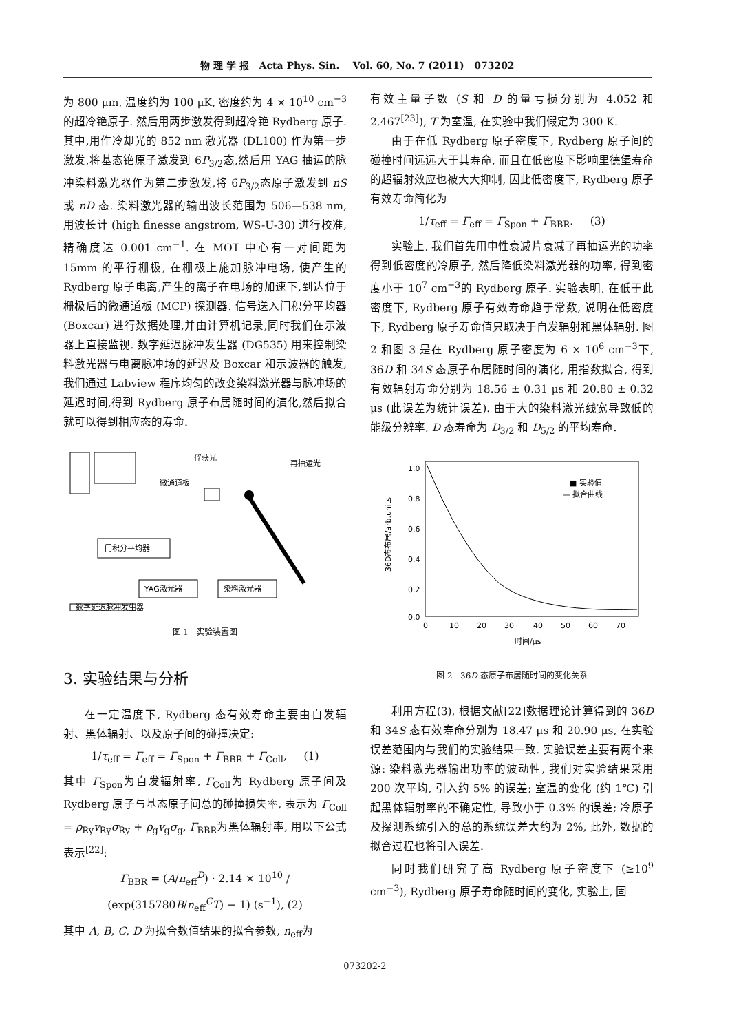物 理 学 报 Acta Phys. Sin. Vol. 60, No. 7 (2011) 073202
为 800 μm, 温度约为 100 μK, 密度约为 4 × 10<sup>10</sup> cm<sup>−3</sup>的超冷铯原子. 然后用两步激发得到超冷铯 Rydberg 原子. 其中,用作冷却光的 852 nm 激光器 (DL100) 作为第一步激发,将基态铯原子激发到 6P<sub>3/2</sub>态,然后用 YAG 抽运的脉冲染料激光器作为第二步激发,将 6P<sub>3/2</sub>态原子激发到 nS 或 nD 态. 染料激光器的输出波长范围为 506—538 nm, 用波长计 (high finesse angstrom, WS-U-30) 进行校准,精确度达 0.001 cm<sup>−1</sup>. 在 MOT 中心有一对间距为 15mm 的平行栅极, 在栅极上施加脉冲电场, 使产生的 Rydberg 原子电离,产生的离子在电场的加速下,到达位于栅极后的微通道板 (MCP) 探测器. 信号送入门积分平均器 (Boxcar) 进行数据处理,并由计算机记录,同时我们在示波器上直接监视. 数字延迟脉冲发生器 (DG535) 用来控制染料激光器与电离脉冲场的延迟及 Boxcar 和示波器的触发, 我们通过 Labview 程序均匀的改变染料激光器与脉冲场的延迟时间,得到 Rydberg 原子布居随时间的演化,然后拟合就可以得到相应态的寿命.
俘获光
再抽运光
微通道板
门积分平均器
YAG激光器
染料激光器
数字延迟脉冲发生器
图 1 实验装置图
3. 实验结果与分析
在一定温度下, Rydberg 态有效寿命主要由自发辐射、黑体辐射、以及原子间的碰撞决定:
1/τ<sub>eff</sub> = Γ<sub>eff</sub> = Γ<sub>Spon</sub> + Γ<sub>BBR</sub> + Γ<sub>Coll</sub>, (1)
其中 Γ<sub>Spon</sub>为自发辐射率, Γ<sub>Coll</sub>为 Rydberg 原子间及 Rydberg 原子与基态原子间总的碰撞损失率, 表示为 Γ<sub>Coll</sub> = ρ<sub>Ry</sub>v<sub>Ry</sub>σ<sub>Ry</sub> + ρ<sub>g</sub>v<sub>g</sub>σ<sub>g</sub>, Γ<sub>BBR</sub>为黑体辐射率, 用以下公式表示<sup>[22]</sup>:
Γ<sub>BBR</sub> = (A/n<sub>eff</sub><sup>D</sup>) · 2.14 × 10<sup>10</sup> / (exp(315780B/n<sub>eff</sub><sup>C</sup>T) − 1) (s<sup>−1</sup>), (2)
其中 A, B, C, D 为拟合数值结果的拟合参数, n<sub>eff</sub>为
有效主量子数 (S 和 D 的量亏损分别为 4.052 和 2.467<sup>[23]</sup>), T 为室温, 在实验中我们假定为 300 K.
由于在低 Rydberg 原子密度下, Rydberg 原子间的碰撞时间远远大于其寿命, 而且在低密度下影响里德堡寿命的超辐射效应也被大大抑制, 因此低密度下, Rydberg 原子有效寿命简化为
1/τ<sub>eff</sub> = Γ<sub>eff</sub> = Γ<sub>Spon</sub> + Γ<sub>BBR</sub>. (3)
实验上, 我们首先用中性衰减片衰减了再抽运光的功率得到低密度的冷原子, 然后降低染料激光器的功率, 得到密度小于 10<sup>7</sup> cm<sup>−3</sup>的 Rydberg 原子. 实验表明, 在低于此密度下, Rydberg 原子有效寿命趋于常数, 说明在低密度下, Rydberg 原子寿命值只取决于自发辐射和黑体辐射. 图 2 和图 3 是在 Rydberg 原子密度为 6 × 10<sup>6</sup> cm<sup>−3</sup>下, 36D 和 34S 态原子布居随时间的演化, 用指数拟合, 得到有效辐射寿命分别为 18.56 ± 0.31 μs 和 20.80 ± 0.32 μs (此误差为统计误差). 由于大的染料激光线宽导致低的能级分辨率, D 态寿命为 D<sub>3/2</sub> 和 D<sub>5/2</sub> 的平均寿命.
1.0
0.8
0.6
0.4
0.2
0.0
0
10
20
30
40
50
60
70
时间/μs
■ 实验值
— 拟合曲线
36D态布居/arb.units
图 2 36D 态原子布居随时间的变化关系
利用方程(3), 根据文献[22]数据理论计算得到的 36D 和 34S 态有效寿命分别为 18.47 μs 和 20.90 μs, 在实验误差范围内与我们的实验结果一致. 实验误差主要有两个来源: 染料激光器输出功率的波动性, 我们对实验结果采用 200 次平均, 引入约 5% 的误差; 室温的变化 (约 1℃) 引起黑体辐射率的不确定性, 导致小于 0.3% 的误差; 冷原子及探测系统引入的总的系统误差大约为 2%, 此外, 数据的拟合过程也将引入误差.
同时我们研究了高 Rydberg 原子密度下 (≥10<sup>9</sup> cm<sup>−3</sup>), Rydberg 原子寿命随时间的变化, 实验上, 固
073202-2